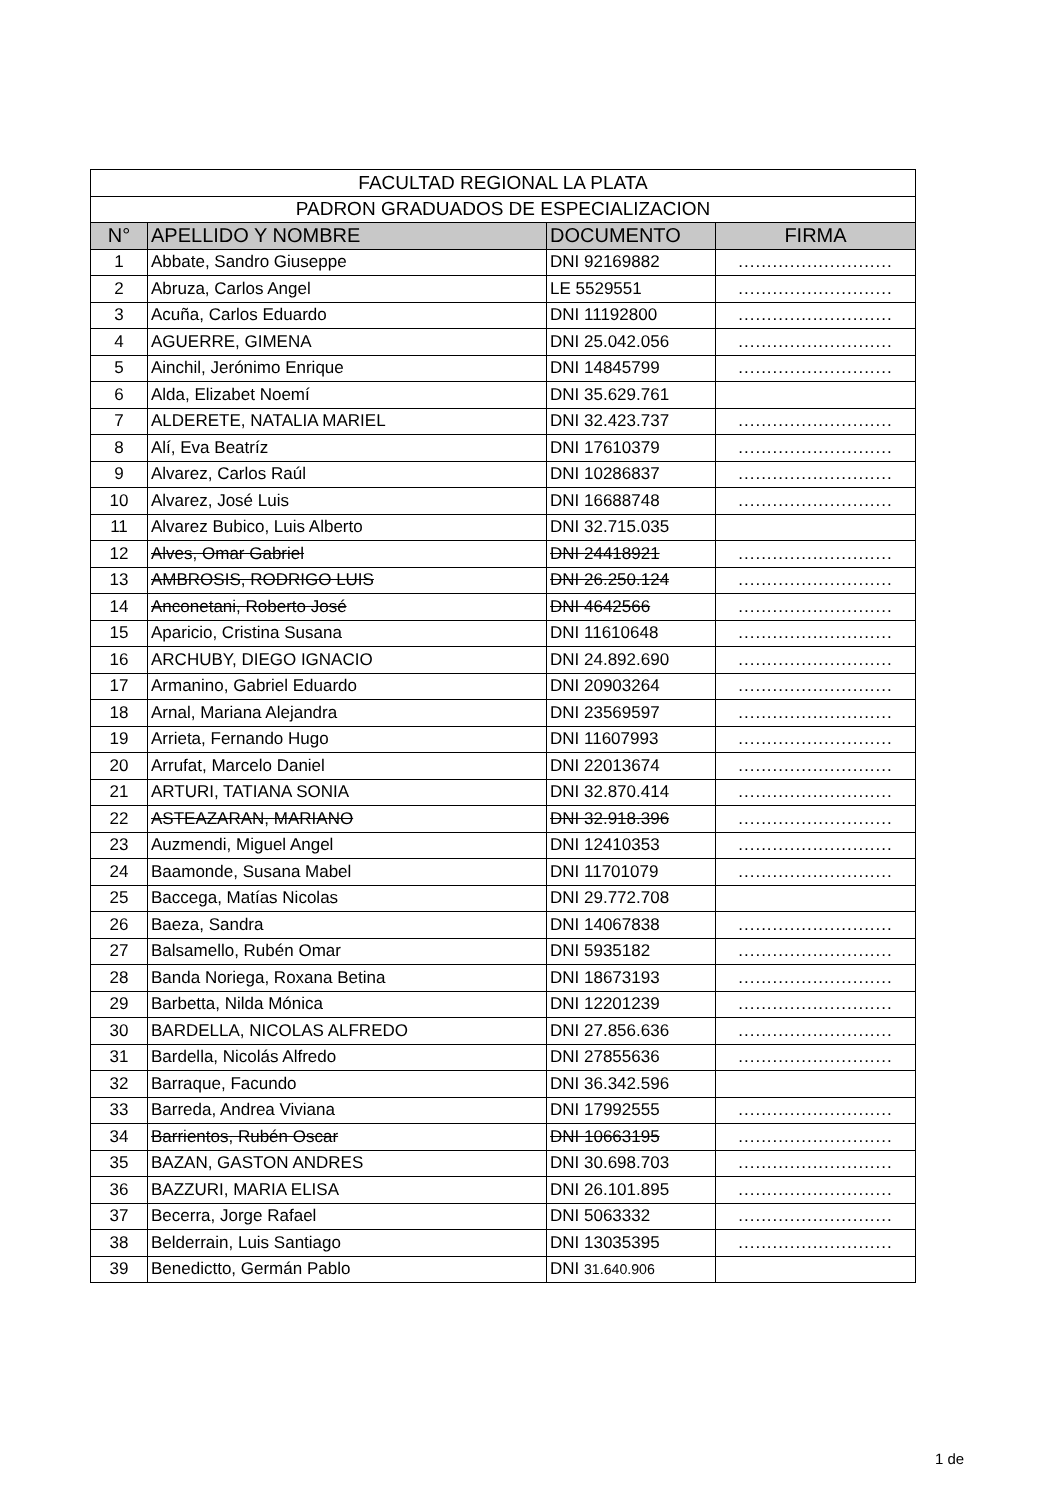| FACULTAD REGIONAL LA PLATA | | | |
| PADRON GRADUADOS DE ESPECIALIZACION | | | |
| N° | APELLIDO Y NOMBRE | DOCUMENTO | FIRMA |
| 1 | Abbate, Sandro Giuseppe | DNI 92169882 | ........................... |
| 2 | Abruza, Carlos Angel | LE 5529551 | ........................... |
| 3 | Acuña, Carlos Eduardo | DNI 11192800 | ........................... |
| 4 | AGUERRE, GIMENA | DNI 25.042.056 | ........................... |
| 5 | Ainchil, Jerónimo Enrique | DNI 14845799 | ........................... |
| 6 | Alda, Elizabet Noemí | DNI 35.629.761 | |
| 7 | ALDERETE, NATALIA MARIEL | DNI 32.423.737 | ........................... |
| 8 | Alí, Eva Beatríz | DNI 17610379 | ........................... |
| 9 | Alvarez, Carlos Raúl | DNI 10286837 | ........................... |
| 10 | Alvarez, José Luis | DNI 16688748 | ........................... |
| 11 | Alvarez Bubico, Luis Alberto | DNI 32.715.035 | |
| 12 | Alves, Omar Gabriel | DNI 24418921 | ........................... |
| 13 | AMBROSIS, RODRIGO LUIS | DNI 26.250.124 | ........................... |
| 14 | Anconetani, Roberto José | DNI 4642566 | ........................... |
| 15 | Aparicio, Cristina Susana | DNI 11610648 | ........................... |
| 16 | ARCHUBY, DIEGO IGNACIO | DNI 24.892.690 | ........................... |
| 17 | Armanino, Gabriel Eduardo | DNI 20903264 | ........................... |
| 18 | Arnal, Mariana Alejandra | DNI 23569597 | ........................... |
| 19 | Arrieta, Fernando Hugo | DNI 11607993 | ........................... |
| 20 | Arrufat, Marcelo Daniel | DNI 22013674 | ........................... |
| 21 | ARTURI, TATIANA SONIA | DNI 32.870.414 | ........................... |
| 22 | ASTEAZARAN, MARIANO | DNI 32.918.396 | ........................... |
| 23 | Auzmendi, Miguel Angel | DNI 12410353 | ........................... |
| 24 | Baamonde, Susana Mabel | DNI 11701079 | ........................... |
| 25 | Baccega, Matías Nicolas | DNI 29.772.708 | |
| 26 | Baeza, Sandra | DNI 14067838 | ........................... |
| 27 | Balsamello, Rubén Omar | DNI 5935182 | ........................... |
| 28 | Banda Noriega, Roxana Betina | DNI 18673193 | ........................... |
| 29 | Barbetta, Nilda Mónica | DNI 12201239 | ........................... |
| 30 | BARDELLA, NICOLAS ALFREDO | DNI 27.856.636 | ........................... |
| 31 | Bardella, Nicolás Alfredo | DNI 27855636 | ........................... |
| 32 | Barraque, Facundo | DNI 36.342.596 | |
| 33 | Barreda, Andrea Viviana | DNI 17992555 | ........................... |
| 34 | Barrientos, Rubén Oscar | DNI 10663195 | ........................... |
| 35 | BAZAN, GASTON ANDRES | DNI 30.698.703 | ........................... |
| 36 | BAZZURI, MARIA ELISA | DNI 26.101.895 | ........................... |
| 37 | Becerra, Jorge Rafael | DNI 5063332 | ........................... |
| 38 | Belderrain, Luis Santiago | DNI 13035395 | ........................... |
| 39 | Benedictto, Germán Pablo | DNI 31.640.906 | |
1 de